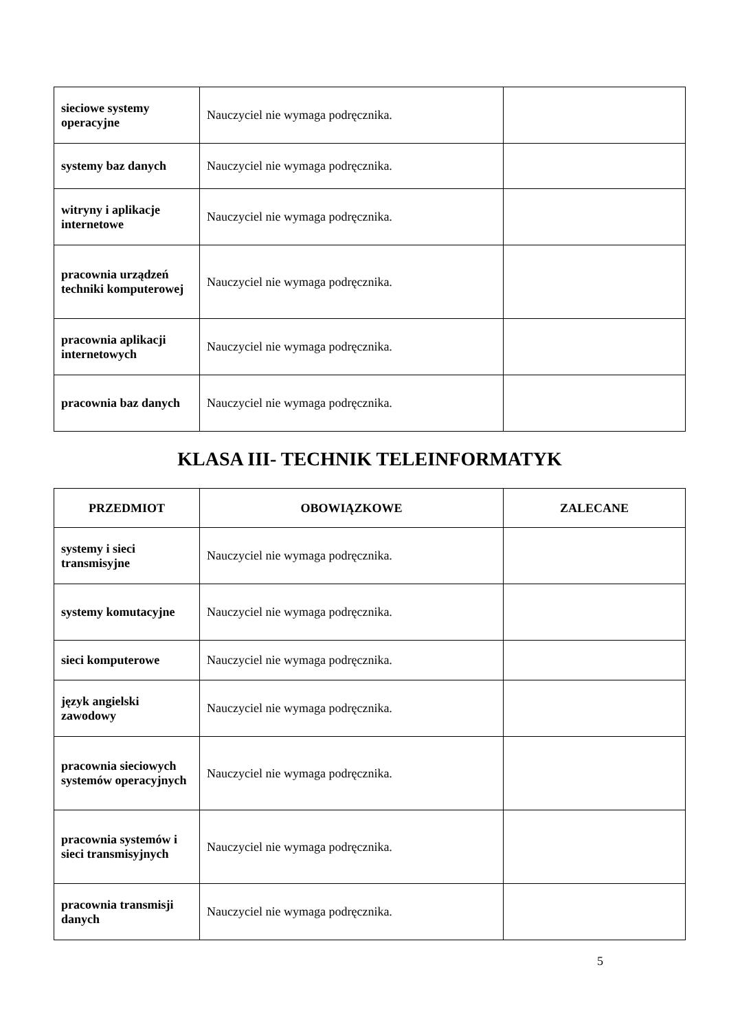| sieciowe systemy operacyjne | Nauczyciel nie wymaga podręcznika. | |
| systemy baz danych | Nauczyciel nie wymaga podręcznika. | |
| witryny i aplikacje internetowe | Nauczyciel nie wymaga podręcznika. | |
| pracownia urządzeń techniki komputerowej | Nauczyciel nie wymaga podręcznika. | |
| pracownia aplikacji internetowych | Nauczyciel nie wymaga podręcznika. | |
| pracownia baz danych | Nauczyciel nie wymaga podręcznika. | |
KLASA III- TECHNIK TELEINFORMATYK
| PRZEDMIOT | OBOWIĄZKOWE | ZALECANE |
| --- | --- | --- |
| systemy i sieci transmisyjne | Nauczyciel nie wymaga podręcznika. | |
| systemy komutacyjne | Nauczyciel nie wymaga podręcznika. | |
| sieci komputerowe | Nauczyciel nie wymaga podręcznika. | |
| język angielski zawodowy | Nauczyciel nie wymaga podręcznika. | |
| pracownia sieciowych systemów operacyjnych | Nauczyciel nie wymaga podręcznika. | |
| pracownia systemów i sieci transmisyjnych | Nauczyciel nie wymaga podręcznika. | |
| pracownia transmisji danych | Nauczyciel nie wymaga podręcznika. | |
5